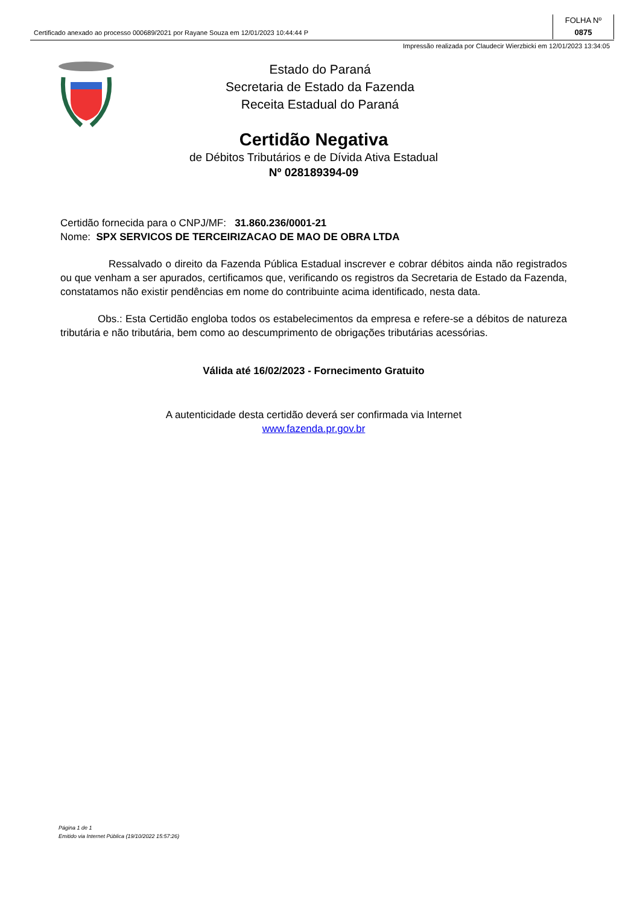Certificado anexado ao processo 000689/2021 por Rayane Souza em 12/01/2023 10:44:44 P
FOLHA Nº
0875
Impressão realizada por Claudecir Wierzbicki em 12/01/2023 13:34:05
Estado do Paraná
Secretaria de Estado da Fazenda
Receita Estadual do Paraná
Certidão Negativa
de Débitos Tributários e de Dívida Ativa Estadual
Nº 028189394-09
Certidão fornecida para o CNPJ/MF: 31.860.236/0001-21
Nome: SPX SERVICOS DE TERCEIRIZACAO DE MAO DE OBRA LTDA
Ressalvado o direito da Fazenda Pública Estadual inscrever e cobrar débitos ainda não registrados ou que venham a ser apurados, certificamos que, verificando os registros da Secretaria de Estado da Fazenda, constatamos não existir pendências em nome do contribuinte acima identificado, nesta data.
Obs.: Esta Certidão engloba todos os estabelecimentos da empresa e refere-se a débitos de natureza tributária e não tributária, bem como ao descumprimento de obrigações tributárias acessórias.
Válida até 16/02/2023 - Fornecimento Gratuito
A autenticidade desta certidão deverá ser confirmada via Internet
www.fazenda.pr.gov.br
Página 1 de 1
Emitido via Internet Pública (19/10/2022 15:57:26)